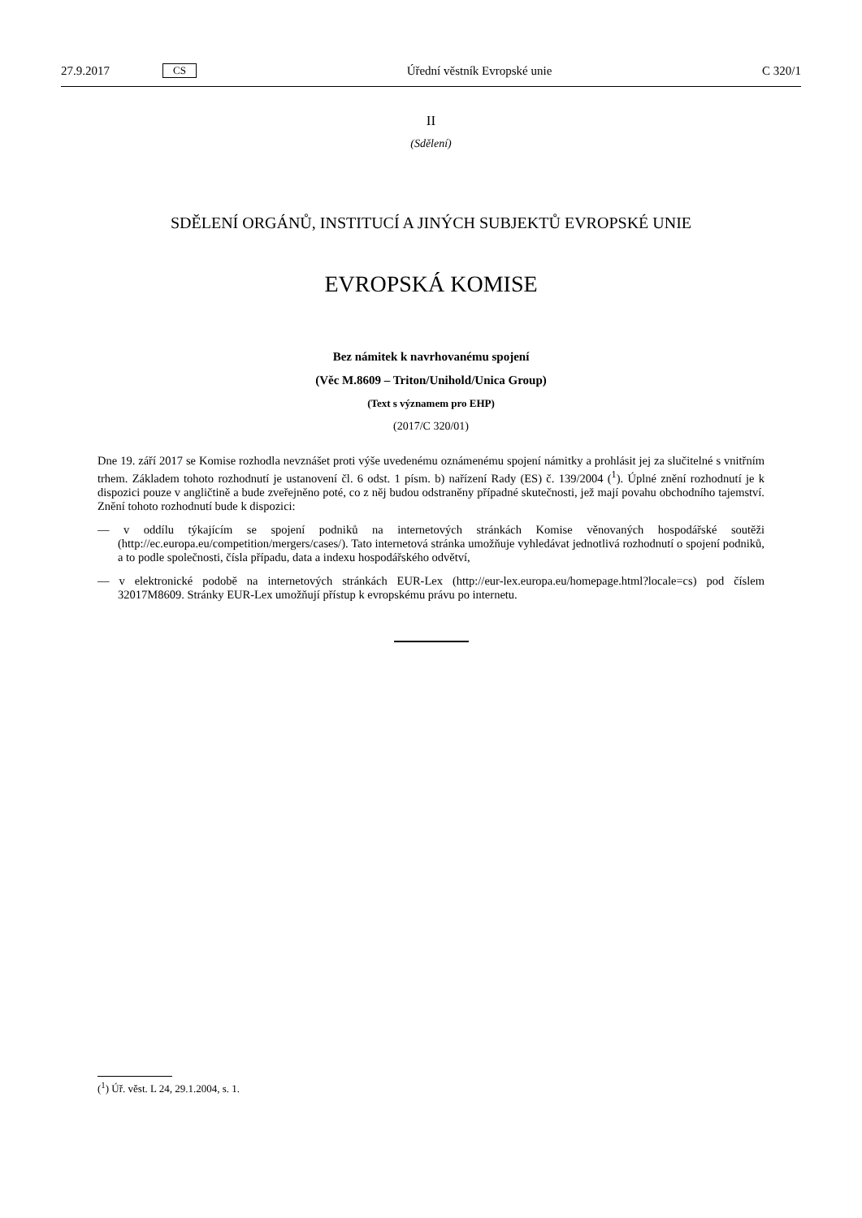27.9.2017 CS Úřední věstník Evropské unie C 320/1
II
(Sdělení)
SDĚLENÍ ORGÁNŮ, INSTITUCÍ A JINÝCH SUBJEKTŮ EVROPSKÉ UNIE
EVROPSKÁ KOMISE
Bez námitek k navrhovanému spojení
(Věc M.8609 – Triton/Unihold/Unica Group)
(Text s významem pro EHP)
(2017/C 320/01)
Dne 19. září 2017 se Komise rozhodla nevznášet proti výše uvedenému oznámenému spojení námitky a prohlásit jej za slučitelné s vnitřním trhem. Základem tohoto rozhodnutí je ustanovení čl. 6 odst. 1 písm. b) nařízení Rady (ES) č. 139/2004 (<sup>1</sup>). Úplné znění rozhodnutí je k dispozici pouze v angličtině a bude zveřejněno poté, co z něj budou odstraněny případné skutečnosti, jež mají povahu obchodního tajemství. Znění tohoto rozhodnutí bude k dispozici:
— v oddílu týkajícím se spojení podniků na internetových stránkách Komise věnovaných hospodářské soutěži (http://ec.europa.eu/competition/mergers/cases/). Tato internetová stránka umožňuje vyhledávat jednotlivá rozhodnutí o spojení podniků, a to podle společnosti, čísla případu, data a indexu hospodářského odvětví,
— v elektronické podobě na internetových stránkách EUR-Lex (http://eur-lex.europa.eu/homepage.html?locale=cs) pod číslem 32017M8609. Stránky EUR-Lex umožňují přístup k evropskému právu po internetu.
(<sup>1</sup>) Úř. věst. L 24, 29.1.2004, s. 1.